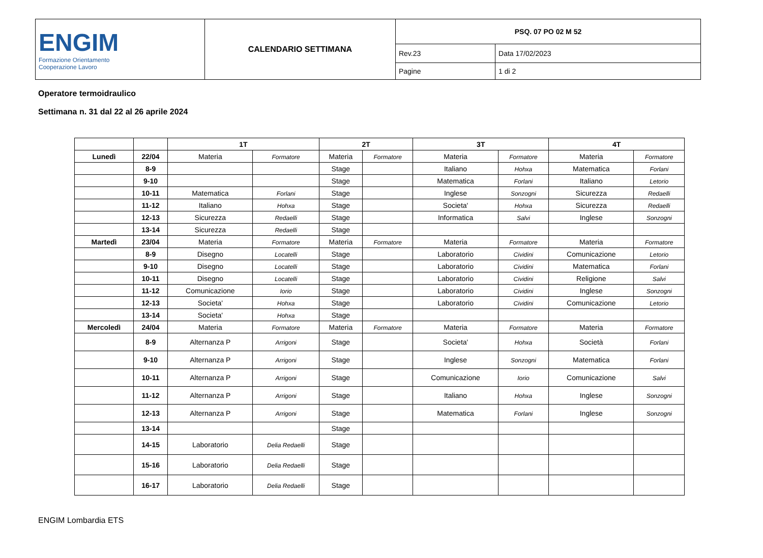| ENGIM Formazione Orientamento Cooperazione Lavoro | CALENDARIO SETTIMANA | PSQ. 07 PO 02 M 52 | |
| | | Rev.23 | Data 17/02/2023 |
| | | Pagine | 1 di 2 |
Operatore termoidraulico
Settimana n. 31 dal 22 al 26 aprile 2024
| | | 1T | | 2T | | 3T | | 4T | |
| --- | --- | --- | --- | --- | --- | --- | --- | --- | --- |
| Lunedì | 22/04 | Materia | Formatore | Materia | Formatore | Materia | Formatore | Materia | Formatore |
| | 8-9 | | | Stage | | Italiano | Hohxa | Matematica | Forlani |
| | 9-10 | | | Stage | | Matematica | Forlani | Italiano | Letorio |
| | 10-11 | Matematica | Forlani | Stage | | Inglese | Sonzogni | Sicurezza | Redaelli |
| | 11-12 | Italiano | Hohxa | Stage | | Societa' | Hohxa | Sicurezza | Redaelli |
| | 12-13 | Sicurezza | Redaelli | Stage | | Informatica | Salvi | Inglese | Sonzogni |
| | 13-14 | Sicurezza | Redaelli | Stage | | | | | |
| Martedì | 23/04 | Materia | Formatore | Materia | Formatore | Materia | Formatore | Materia | Formatore |
| | 8-9 | Disegno | Locatelli | Stage | | Laboratorio | Cividini | Comunicazione | Letorio |
| | 9-10 | Disegno | Locatelli | Stage | | Laboratorio | Cividini | Matematica | Forlani |
| | 10-11 | Disegno | Locatelli | Stage | | Laboratorio | Cividini | Religione | Salvi |
| | 11-12 | Comunicazione | Iorio | Stage | | Laboratorio | Cividini | Inglese | Sonzogni |
| | 12-13 | Societa' | Hohxa | Stage | | Laboratorio | Cividini | Comunicazione | Letorio |
| | 13-14 | Societa' | Hohxa | Stage | | | | | |
| Mercoledì | 24/04 | Materia | Formatore | Materia | Formatore | Materia | Formatore | Materia | Formatore |
| | 8-9 | Alternanza P | Arrigoni | Stage | | Societa' | Hohxa | Società | Forlani |
| | 9-10 | Alternanza P | Arrigoni | Stage | | Inglese | Sonzogni | Matematica | Forlani |
| | 10-11 | Alternanza P | Arrigoni | Stage | | Comunicazione | Iorio | Comunicazione | Salvi |
| | 11-12 | Alternanza P | Arrigoni | Stage | | Italiano | Hohxa | Inglese | Sonzogni |
| | 12-13 | Alternanza P | Arrigoni | Stage | | Matematica | Forlani | Inglese | Sonzogni |
| | 13-14 | | | Stage | | | | | |
| | 14-15 | Laboratorio | Delia Redaelli | Stage | | | | | |
| | 15-16 | Laboratorio | Delia Redaelli | Stage | | | | | |
| | 16-17 | Laboratorio | Delia Redaelli | Stage | | | | | |
ENGIM Lombardia ETS